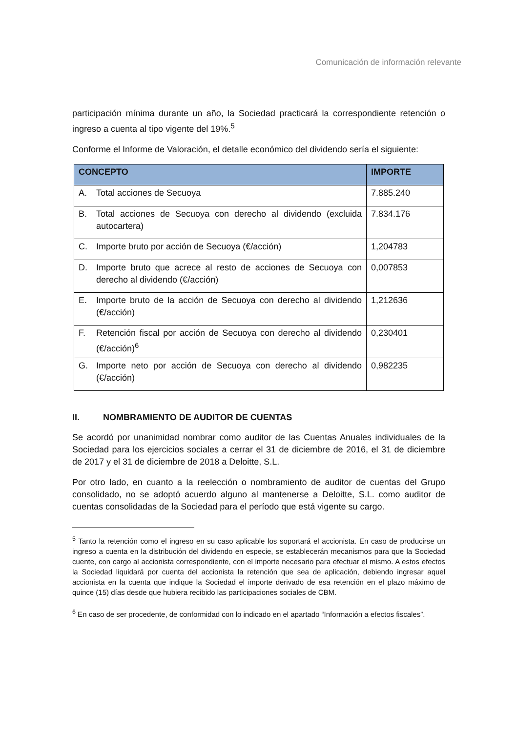Comunicación de información relevante
participación mínima durante un año, la Sociedad practicará la correspondiente retención o ingreso a cuenta al tipo vigente del 19%.<sup>5</sup>
Conforme el Informe de Valoración, el detalle económico del dividendo sería el siguiente:
| CONCEPTO | IMPORTE |
| --- | --- |
| A. Total acciones de Secuoya | 7.885.240 |
| B. Total acciones de Secuoya con derecho al dividendo (excluida autocartera) | 7.834.176 |
| C. Importe bruto por acción de Secuoya (€/acción) | 1,204783 |
| D. Importe bruto que acrece al resto de acciones de Secuoya con derecho al dividendo (€/acción) | 0,007853 |
| E. Importe bruto de la acción de Secuoya con derecho al dividendo (€/acción) | 1,212636 |
| F. Retención fiscal por acción de Secuoya con derecho al dividendo (€/acción)<sup>6</sup> | 0,230401 |
| G. Importe neto por acción de Secuoya con derecho al dividendo (€/acción) | 0,982235 |
II. NOMBRAMIENTO DE AUDITOR DE CUENTAS
Se acordó por unanimidad nombrar como auditor de las Cuentas Anuales individuales de la Sociedad para los ejercicios sociales a cerrar el 31 de diciembre de 2016, el 31 de diciembre de 2017 y el 31 de diciembre de 2018 a Deloitte, S.L.
Por otro lado, en cuanto a la reelección o nombramiento de auditor de cuentas del Grupo consolidado, no se adoptó acuerdo alguno al mantenerse a Deloitte, S.L. como auditor de cuentas consolidadas de la Sociedad para el período que está vigente su cargo.
<sup>5</sup> Tanto la retención como el ingreso en su caso aplicable los soportará el accionista. En caso de producirse un ingreso a cuenta en la distribución del dividendo en especie, se establecerán mecanismos para que la Sociedad cuente, con cargo al accionista correspondiente, con el importe necesario para efectuar el mismo. A estos efectos la Sociedad liquidará por cuenta del accionista la retención que sea de aplicación, debiendo ingresar aquel accionista en la cuenta que indique la Sociedad el importe derivado de esa retención en el plazo máximo de quince (15) días desde que hubiera recibido las participaciones sociales de CBM.
<sup>6</sup> En caso de ser procedente, de conformidad con lo indicado en el apartado “Información a efectos fiscales”.